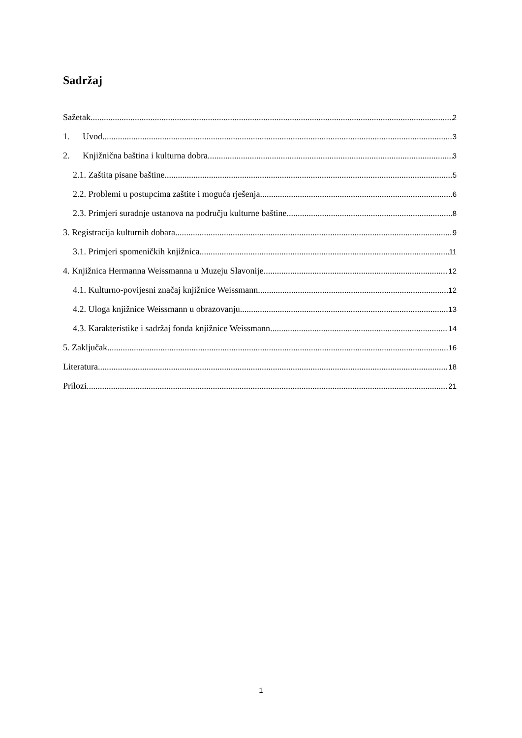Sadržaj
Sažetak 2
1. Uvod 3
2. Knjižnična baština i kulturna dobra 3
2.1. Zaštita pisane baštine 5
2.2. Problemi u postupcima zaštite i moguća rješenja 6
2.3. Primjeri suradnje ustanova na području kulturne baštine 8
3. Registracija kulturnih dobara 9
3.1. Primjeri spomeničkih knjižnica 11
4. Knjižnica Hermanna Weissmanna u Muzeju Slavonije 12
4.1. Kulturno-povijesni značaj knjižnice Weissmann 12
4.2. Uloga knjižnice Weissmann u obrazovanju 13
4.3. Karakteristike i sadržaj fonda knjižnice Weissmann 14
5. Zaključak 16
Literatura 18
Prilozi 21
1